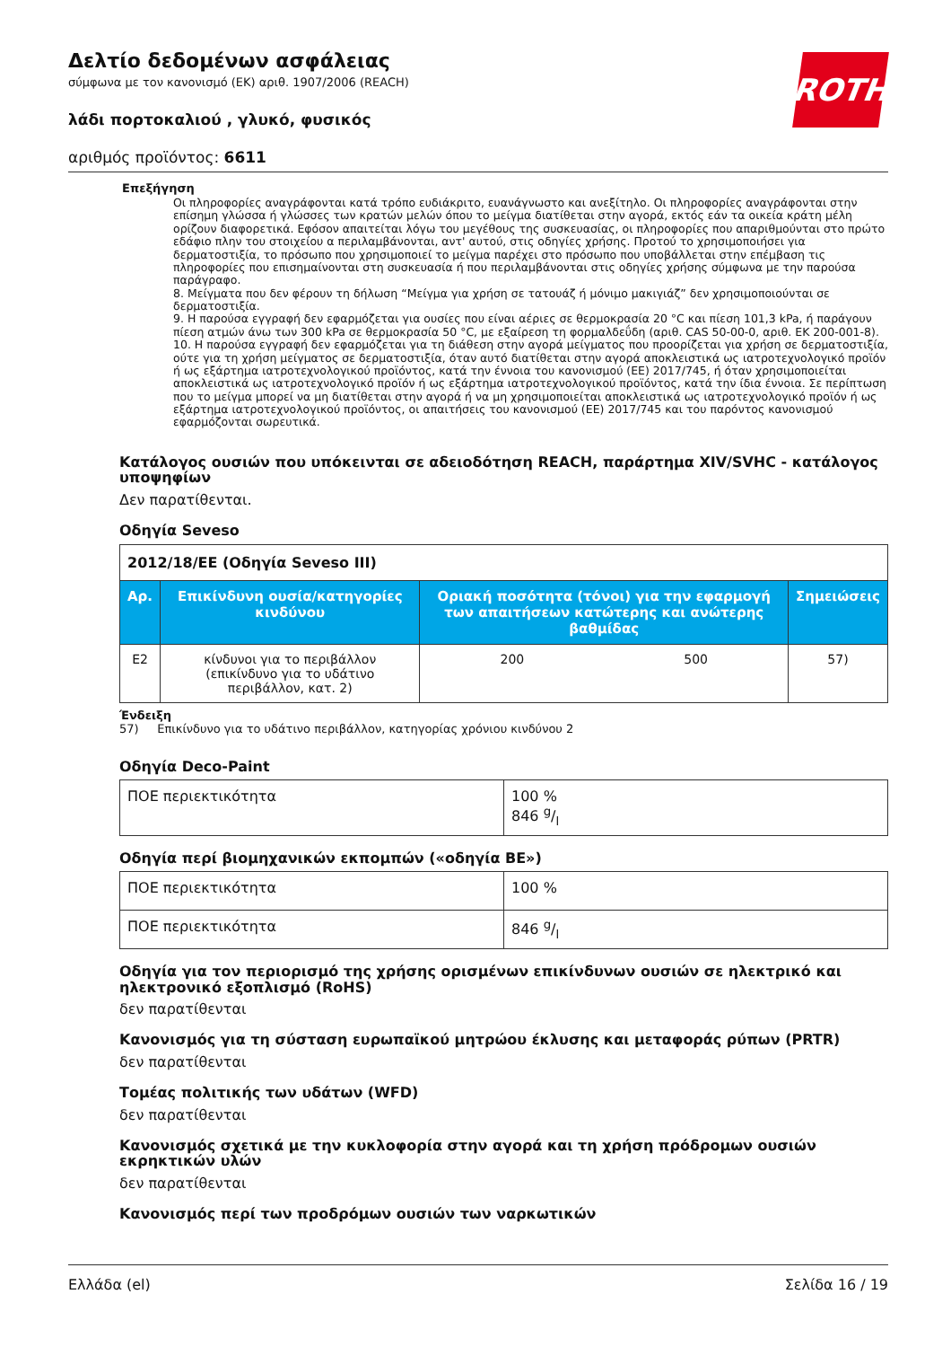ROTH
Δελτίο δεδομένων ασφάλειας
σύμφωνα με τον κανονισμό (ΕΚ) αριθ. 1907/2006 (REACH)
λάδι πορτοκαλιού , γλυκό, φυσικός
αριθμός προϊόντος: 6611
Επεξήγηση
Οι πληροφορίες αναγράφονται κατά τρόπο ευδιάκριτο, ευανάγνωστο και ανεξίτηλο. Οι πληροφορίες αναγράφονται στην επίσημη γλώσσα ή γλώσσες των κρατών μελών όπου το μείγμα διατίθεται στην αγορά, εκτός εάν τα οικεία κράτη μέλη ορίζουν διαφορετικά. Εφόσον απαιτείται λόγω του μεγέθους της συσκευασίας, οι πληροφορίες που απαριθμούνται στο πρώτο εδάφιο πλην του στοιχείου α περιλαμβάνονται, αντ' αυτού, στις οδηγίες χρήσης. Προτού το χρησιμοποιήσει για δερματοστιξία, το πρόσωπο που χρησιμοποιεί το μείγμα παρέχει στο πρόσωπο που υποβάλλεται στην επέμβαση τις πληροφορίες που επισημαίνονται στη συσκευασία ή που περιλαμβάνονται στις οδηγίες χρήσης σύμφωνα με την παρούσα παράγραφο.
8. Μείγματα που δεν φέρουν τη δήλωση “Μείγμα για χρήση σε τατουάζ ή μόνιμο μακιγιάζ” δεν χρησιμοποιούνται σε δερματοστιξία.
9. Η παρούσα εγγραφή δεν εφαρμόζεται για ουσίες που είναι αέριες σε θερμοκρασία 20 °C και πίεση 101,3 kPa, ή παράγουν πίεση ατμών άνω των 300 kPa σε θερμοκρασία 50 °C, με εξαίρεση τη φορμαλδεΰδη (αριθ. CAS 50-00-0, αριθ. ΕΚ 200-001-8).
10. Η παρούσα εγγραφή δεν εφαρμόζεται για τη διάθεση στην αγορά μείγματος που προορίζεται για χρήση σε δερματοστιξία, ούτε για τη χρήση μείγματος σε δερματοστιξία, όταν αυτό διατίθεται στην αγορά αποκλειστικά ως ιατροτεχνολογικό προϊόν ή ως εξάρτημα ιατροτεχνολογικού προϊόντος, κατά την έννοια του κανονισμού (ΕΕ) 2017/745, ή όταν χρησιμοποιείται αποκλειστικά ως ιατροτεχνολογικό προϊόν ή ως εξάρτημα ιατροτεχνολογικού προϊόντος, κατά την ίδια έννοια. Σε περίπτωση που το μείγμα μπορεί να μη διατίθεται στην αγορά ή να μη χρησιμοποιείται αποκλειστικά ως ιατροτεχνολογικό προϊόν ή ως εξάρτημα ιατροτεχνολογικού προϊόντος, οι απαιτήσεις του κανονισμού (ΕΕ) 2017/745 και του παρόντος κανονισμού εφαρμόζονται σωρευτικά.
Κατάλογος ουσιών που υπόκεινται σε αδειοδότηση REACH, παράρτημα XIV/SVHC - κατάλογος υποψηφίων
Δεν παρατίθενται.
Οδηγία Seveso
| 2012/18/ΕΕ (Οδηγία Seveso III) | | | | |
| Αρ. | Επικίνδυνη ουσία/κατηγορίες κινδύνου | Οριακή ποσότητα (τόνοι) για την εφαρμογή των απαιτήσεων κατώτερης και ανώτερης βαθμίδας | | Σημειώσεις |
| E2 | κίνδυνοι για το περιβάλλον (επικίνδυνο για το υδάτινο περιβάλλον, κατ. 2) | 200 | 500 | 57) |
Ένδειξη
57) Επικίνδυνο για το υδάτινο περιβάλλον, κατηγορίας χρόνιου κινδύνου 2
Οδηγία Deco-Paint
| ΠΟΕ περιεκτικότητα | 100 % 846 g/l |
Οδηγία περί βιομηχανικών εκπομπών («οδηγία ΒΕ»)
| ΠΟΕ περιεκτικότητα | 100 % |
| ΠΟΕ περιεκτικότητα | 846 g/l |
Οδηγία για τον περιορισμό της χρήσης ορισμένων επικίνδυνων ουσιών σε ηλεκτρικό και ηλεκτρονικό εξοπλισμό (RoHS)
δεν παρατίθενται
Κανονισμός για τη σύσταση ευρωπαϊκού μητρώου έκλυσης και μεταφοράς ρύπων (PRTR)
δεν παρατίθενται
Τομέας πολιτικής των υδάτων (WFD)
δεν παρατίθενται
Κανονισμός σχετικά με την κυκλοφορία στην αγορά και τη χρήση πρόδρομων ουσιών εκρηκτικών υλών
δεν παρατίθενται
Κανονισμός περί των προδρόμων ουσιών των ναρκωτικών
Ελλάδα (el) Σελίδα 16 / 19